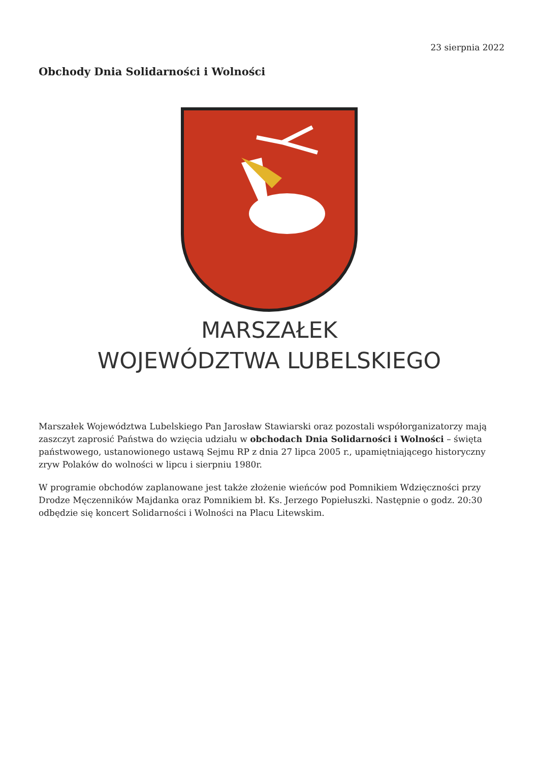23 sierpnia 2022
Obchody Dnia Solidarności i Wolności
MARSZAŁEK
WOJEWÓDZTWA LUBELSKIEGO
Marszałek Województwa Lubelskiego Pan Jarosław Stawiarski oraz pozostali współorganizatorzy mają zaszczyt zaprosić Państwa do wzięcia udziału w obchodach Dnia Solidarności i Wolności – święta państwowego, ustanowionego ustawą Sejmu RP z dnia 27 lipca 2005 r., upamiętniającego historyczny zryw Polaków do wolności w lipcu i sierpniu 1980r.
W programie obchodów zaplanowane jest także złożenie wieńców pod Pomnikiem Wdzięczności przy Drodze Męczenników Majdanka oraz Pomnikiem bł. Ks. Jerzego Popiełuszki. Następnie o godz. 20:30 odbędzie się koncert Solidarności i Wolności na Placu Litewskim.